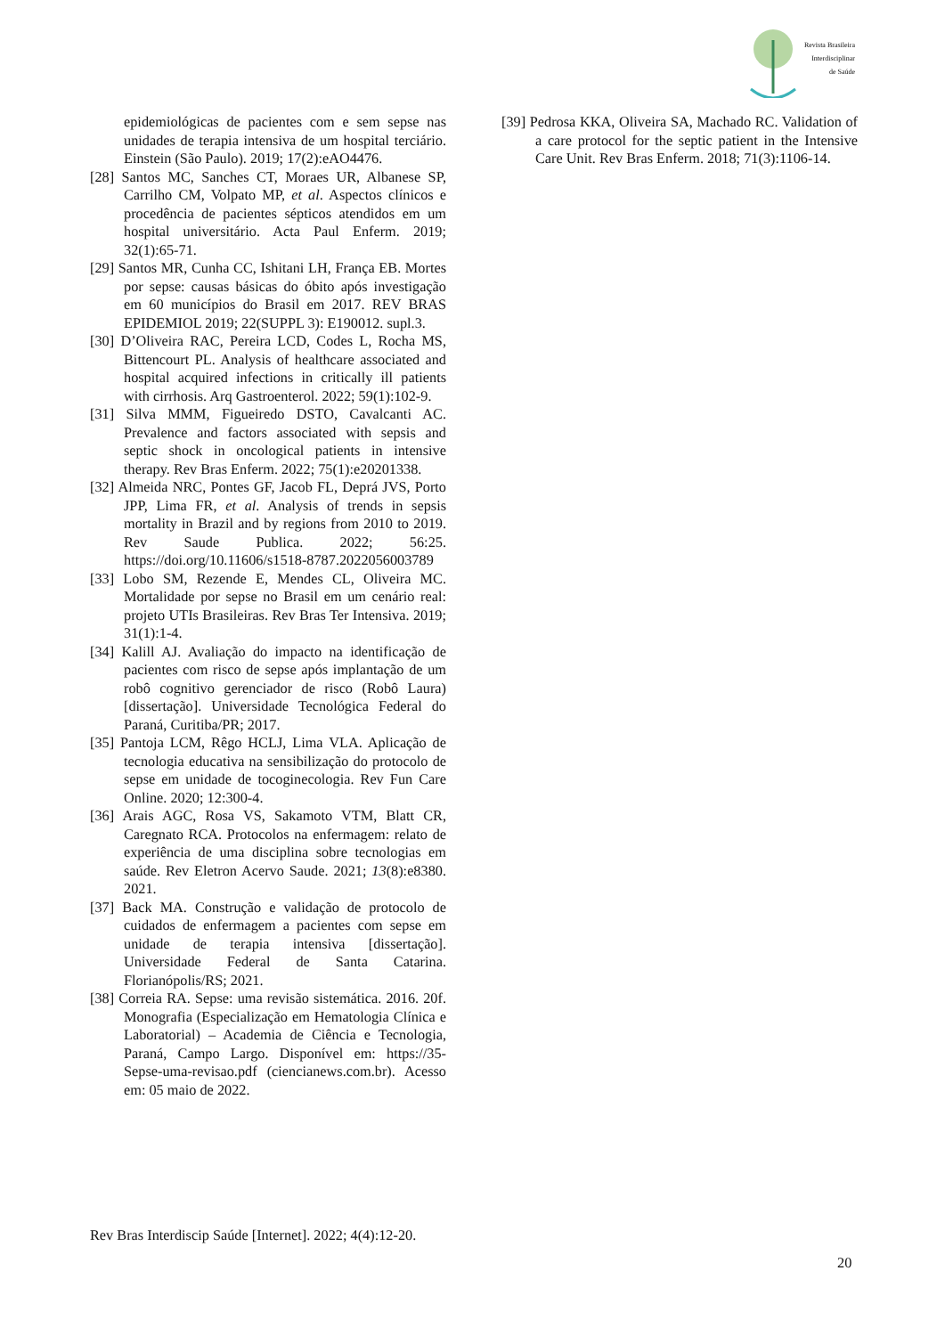Revista Brasileira
Interdisciplinar
de Saúde
epidemiológicas de pacientes com e sem sepse nas unidades de terapia intensiva de um hospital terciário. Einstein (São Paulo). 2019; 17(2):eAO4476.
[28] Santos MC, Sanches CT, Moraes UR, Albanese SP, Carrilho CM, Volpato MP, et al. Aspectos clínicos e procedência de pacientes sépticos atendidos em um hospital universitário. Acta Paul Enferm. 2019; 32(1):65-71.
[29] Santos MR, Cunha CC, Ishitani LH, França EB. Mortes por sepse: causas básicas do óbito após investigação em 60 municípios do Brasil em 2017. REV BRAS EPIDEMIOL 2019; 22(SUPPL 3): E190012. supl.3.
[30] D’Oliveira RAC, Pereira LCD, Codes L, Rocha MS, Bittencourt PL. Analysis of healthcare associated and hospital acquired infections in critically ill patients with cirrhosis. Arq Gastroenterol. 2022; 59(1):102-9.
[31] Silva MMM, Figueiredo DSTO, Cavalcanti AC. Prevalence and factors associated with sepsis and septic shock in oncological patients in intensive therapy. Rev Bras Enferm. 2022; 75(1):e20201338.
[32] Almeida NRC, Pontes GF, Jacob FL, Deprá JVS, Porto JPP, Lima FR, et al. Analysis of trends in sepsis mortality in Brazil and by regions from 2010 to 2019. Rev Saude Publica. 2022; 56:25. https://doi.org/10.11606/s1518-8787.2022056003789
[33] Lobo SM, Rezende E, Mendes CL, Oliveira MC. Mortalidade por sepse no Brasil em um cenário real: projeto UTIs Brasileiras. Rev Bras Ter Intensiva. 2019; 31(1):1-4.
[34] Kalill AJ. Avaliação do impacto na identificação de pacientes com risco de sepse após implantação de um robô cognitivo gerenciador de risco (Robô Laura) [dissertação]. Universidade Tecnológica Federal do Paraná, Curitiba/PR; 2017.
[35] Pantoja LCM, Rêgo HCLJ, Lima VLA. Aplicação de tecnologia educativa na sensibilização do protocolo de sepse em unidade de tocoginecologia. Rev Fun Care Online. 2020; 12:300-4.
[36] Arais AGC, Rosa VS, Sakamoto VTM, Blatt CR, Caregnato RCA. Protocolos na enfermagem: relato de experiência de uma disciplina sobre tecnologias em saúde. Rev Eletron Acervo Saude. 2021; 13(8):e8380. 2021.
[37] Back MA. Construção e validação de protocolo de cuidados de enfermagem a pacientes com sepse em unidade de terapia intensiva [dissertação]. Universidade Federal de Santa Catarina. Florianópolis/RS; 2021.
[38] Correia RA. Sepse: uma revisão sistemática. 2016. 20f. Monografia (Especialização em Hematologia Clínica e Laboratorial) – Academia de Ciência e Tecnologia, Paraná, Campo Largo. Disponível em: https://35-Sepse-uma-revisao.pdf (ciencianews.com.br). Acesso em: 05 maio de 2022.
[39] Pedrosa KKA, Oliveira SA, Machado RC. Validation of a care protocol for the septic patient in the Intensive Care Unit. Rev Bras Enferm. 2018; 71(3):1106-14.
Rev Bras Interdiscip Saúde [Internet]. 2022; 4(4):12-20.
20